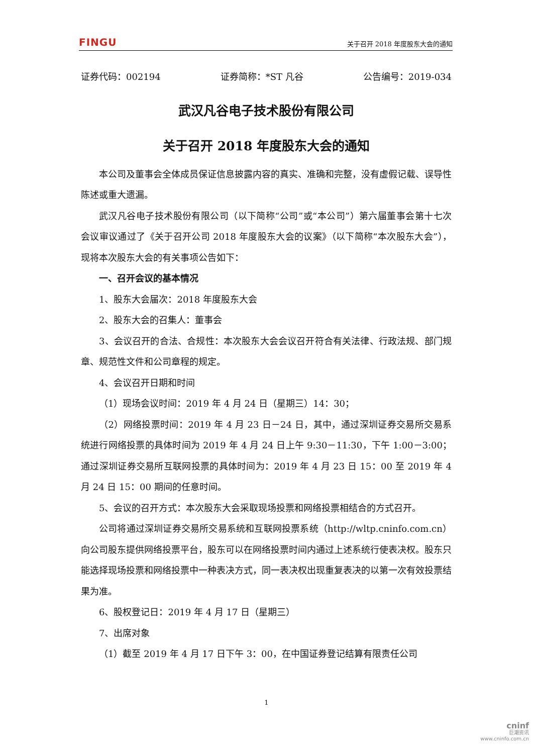FINGU 关于召开 2018 年度股东大会的通知
证券代码：002194 证券简称：*ST 凡谷 公告编号：2019-034
武汉凡谷电子技术股份有限公司
关于召开 2018 年度股东大会的通知
本公司及董事会全体成员保证信息披露内容的真实、准确和完整，没有虚假记载、误导性陈述或重大遗漏。
武汉凡谷电子技术股份有限公司（以下简称“公司”或“本公司”）第六届董事会第十七次会议审议通过了《关于召开公司 2018 年度股东大会的议案》（以下简称“本次股东大会”），现将本次股东大会的有关事项公告如下：
一、召开会议的基本情况
1、股东大会届次：2018 年度股东大会
2、股东大会的召集人：董事会
3、会议召开的合法、合规性：本次股东大会会议召开符合有关法律、行政法规、部门规章、规范性文件和公司章程的规定。
4、会议召开日期和时间
（1）现场会议时间：2019 年 4 月 24 日（星期三）14：30；
（2）网络投票时间：2019 年 4 月 23 日－24 日，其中，通过深圳证券交易所交易系统进行网络投票的具体时间为 2019 年 4 月 24 日上午 9:30－11:30，下午 1:00－3:00；通过深圳证券交易所互联网投票的具体时间为：2019 年 4 月 23 日 15：00 至 2019 年 4 月 24 日 15：00 期间的任意时间。
5、会议的召开方式：本次股东大会采取现场投票和网络投票相结合的方式召开。
公司将通过深圳证券交易所交易系统和互联网投票系统（http://wltp.cninfo.com.cn）向公司股东提供网络投票平台，股东可以在网络投票时间内通过上述系统行使表决权。股东只能选择现场投票和网络投票中一种表决方式，同一表决权出现重复表决的以第一次有效投票结果为准。
6、股权登记日：2019 年 4 月 17 日（星期三）
7、出席对象
（1）截至 2019 年 4 月 17 日下午 3：00，在中国证券登记结算有限责任公司
1
cninf
巨潮资讯
www.cninfo.com.cn